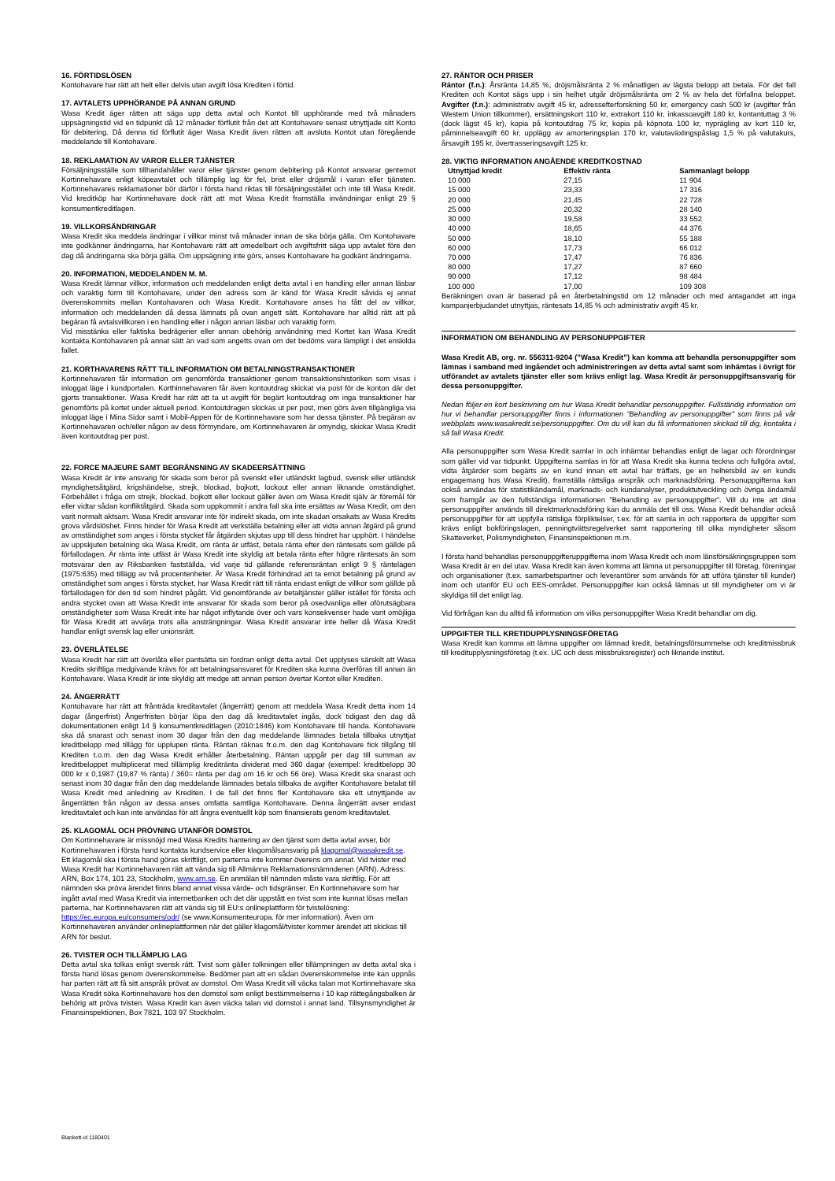16. FÖRTIDSLÖSEN
Kontohavare har rätt att helt eller delvis utan avgift lösa Krediten i förtid.
17. AVTALETS UPPHÖRANDE PÅ ANNAN GRUND
Wasa Kredit äger rätten att säga upp detta avtal och Kontot till upphörande med två månaders uppsägningstid vid en tidpunkt då 12 månader förflutit från det att Kontohavare senast utnyttjade sitt Konto för debitering. Då denna tid förflutit äger Wasa Kredit även rätten att avsluta Kontot utan föregående meddelande till Kontohavare.
18. REKLAMATION AV VAROR ELLER TJÄNSTER
Försäljningsställe som tillhandahåller varor eller tjänster genom debitering på Kontot ansvarar gentemot Kortinnehavare enligt köpeavtalet och tillämplig lag för fel, brist eller dröjsmål i varan eller tjänsten. Kortinnehavares reklamationer bör därför i första hand riktas till försäljningsstället och inte till Wasa Kredit. Vid kreditköp har Kortinnehavare dock rätt att mot Wasa Kredit framställa invändningar enligt 29 § konsumentkreditlagen.
19. VILLKORSÄNDRINGAR
Wasa Kredit ska meddela ändringar i villkor minst två månader innan de ska börja gälla. Om Kontohavare inte godkänner ändringarna, har Kontohavare rätt att omedelbart och avgiftsfritt säga upp avtalet före den dag då ändringarna ska börja gälla. Om uppsägning inte görs, anses Kontohavare ha godkänt ändringarna.
20. INFORMATION, MEDDELANDEN M. M.
Wasa Kredit lämnar villkor, information och meddelanden enligt detta avtal i en handling eller annan läsbar och varaktig form till Kontohavare, under den adress som är känd för Wasa Kredit såvida ej annat överenskommits mellan Kontohavaren och Wasa Kredit. Kontohavare anses ha fått del av villkor, information och meddelanden då dessa lämnats på ovan angett sätt. Kontohavare har alltid rätt att på begäran få avtalsvillkoren i en handling eller i någon annan läsbar och varaktig form.
Vid misstänka eller faktiska bedrägerier eller annan obehörig användning med Kortet kan Wasa Kredit kontakta Kontohavaren på annat sätt än vad som angetts ovan om det bedöms vara lämpligt i det enskilda fallet.
21. KORTHAVARENS RÄTT TILL INFORMATION OM BETALNINGSTRANSAKTIONER
Kortinnehavaren får information om genomförda transaktioner genom transaktionshistoriken som visas i inloggat läge i kundportalen. Korthinnehavaren får även kontoutdrag skickat via post för de konton där det gjorts transaktioner. Wasa Kredit har rätt att ta ut avgift för begärt kontoutdrag om inga transaktioner har genomförts på kortet under aktuell period. Kontoutdragen skickas ut per post, men görs även tillgängliga via inloggat läge i Mina Sidor samt i Mobil-Appen för de Kortinnehavare som har dessa tjänster. På begäran av Kortinnehavaren och/eller någon av dess förmyndare, om Kortinnehavaren är omyndig, skickar Wasa Kredit även kontoutdrag per post.
22. FORCE MAJEURE SAMT BEGRÄNSNING AV SKADEERSÄTTNING
Wasa Kredit är inte ansvarig för skada som beror på svenskt eller utländskt lagbud, svensk eller utländsk myndighetsåtgärd, krigshändelse, strejk, blockad, bojkott, lockout eller annan liknande omständighet. Förbehållet i fråga om strejk, blockad, bojkott eller lockout gäller även om Wasa Kredit själv är föremål för eller vidtar sådan konfliktåtgärd. Skada som uppkommit i andra fall ska inte ersättas av Wasa Kredit, om den varit normalt aktsam. Wasa Kredit ansvarar inte för indirekt skada, om inte skadan orsakats av Wasa Kredits grova vårdslöshet. Finns hinder för Wasa Kredit att verkställa betalning eller att vidta annan åtgärd på grund av omständighet som anges i första stycket får åtgärden skjutas upp till dess hindret har upphört. I händelse av uppskjuten betalning ska Wasa Kredit, om ränta är utfäst, betala ränta efter den räntesats som gällde på förfallodagen. Är ränta inte utfäst är Wasa Kredit inte skyldig att betala ränta efter högre räntesats än som motsvarar den av Riksbanken fastställda, vid varje tid gällande referensräntan enligt 9 § räntelagen (1975:635) med tillägg av två procentenheter. Är Wasa Kredit förhindrad att ta emot betalning på grund av omständighet som anges i första stycket, har Wasa Kredit rätt till ränta endast enligt de villkor som gällde på förfallodagen för den tid som hindret pågått. Vid genomförande av betaltjänster gäller istället för första och andra stycket ovan att Wasa Kredit inte ansvarar för skada som beror på osedvanliga eller oförutsägbara omständigheter som Wasa Kredit inte har något inflytande över och vars konsekvenser hade varit omöjliga för Wasa Kredit att avvärja trots alla ansträngningar. Wasa Kredit ansvarar inte heller då Wasa Kredit handlar enligt svensk lag eller unionsrätt.
23. ÖVERLÅTELSE
Wasa Kredit har rätt att överlåta eller pantsätta sin fordran enligt detta avtal. Det upplyses särskilt att Wasa Kredits skriftliga medgivande krävs för att betalningsansvaret för Krediten ska kunna överföras till annan än Kontohavare. Wasa Kredit är inte skyldig att medge att annan person övertar Kontot eller Krediten.
24. ÅNGERRÄTT
Kontohavare har rätt att frånträda kreditavtalet (ångerrätt) genom att meddela Wasa Kredit detta inom 14 dagar (ångerfrist) Ångerfristen börjar löpa den dag då kreditavtalet ingås, dock tidigast den dag då dokumentationen enligt 14 § konsumentkreditlagen (2010:1846) kom Kontohavare till handa. Kontohavare ska då snarast och senast inom 30 dagar från den dag meddelande lämnades betala tillbaka utnyttjat kreditbelopp med tillägg för upplupen ränta. Räntan räknas fr.o.m. den dag Kontohavare fick tillgång till Krediten t.o.m. den dag Wasa Kredit erhåller återbetalning. Räntan uppgår per dag till summan av kreditbeloppet multiplicerat med tillämplig kreditränta dividerat med 360 dagar (exempel: kreditbelopp 30 000 kr x 0,1987 (19,87 % ränta) / 360= ränta per dag om 16 kr och 56 öre). Wasa Kredit ska snarast och senast inom 30 dagar från den dag meddelande lämnades betala tillbaka de avgifter Kontohavare betalat till Wasa Kredit med anledning av Krediten. I de fall det finns fler Kontohavare ska ett utnyttjande av ångerrätten från någon av dessa anses omfatta samtliga Kontohavare. Denna ångerrätt avser endast kreditavtalet och kan inte användas för att ångra eventuellt köp som finansierats genom kreditavtalet.
25. KLAGOMÅL OCH PRÖVNING UTANFÖR DOMSTOL
Om Kortinnehavare är missnöjd med Wasa Kredits hantering av den tjänst som detta avtal avser, bör Kortinnehavaren i första hand kontakta kundservice eller klagomålsansvarig på klagomal@wasakredit.se. Ett klagomål ska i första hand göras skriftligt, om parterna inte kommer överens om annat. Vid tvister med Wasa Kredit har Kortinnehavaren rätt att vända sig till Allmänna Reklamationsnämndenen (ARN). Adress: ARN, Box 174, 101 23, Stockholm, www.arn.se. En anmälan till nämnden måste vara skriftlig. För att nämnden ska pröva ärendet finns bland annat vissa värde- och tidsgränser. En Kortinnehavare som har ingått avtal med Wasa Kredit via internetbanken och det där uppstått en tvist som inte kunnat lösas mellan parterna, har Kortinnehavaren rätt att vända sig till EU:s onlineplattform för tvistelösning: https://ec.europa.eu/consumers/odr/ (se www.Konsumenteuropa. för mer information). Även om Kortinnehaveren använder onlineplattformen när det gäller klagomål/tvister kommer ärendet att skickas till ARN för beslut.
26. TVISTER OCH TILLÄMPLIG LAG
Detta avtal ska tolkas enligt svensk rätt. Tvist som gäller tolkningen eller tillämpningen av detta avtal ska i första hand lösas genom överenskommelse. Bedömer part att en sådan överenskommelse inte kan uppnås har parten rätt att få sitt anspråk prövat av domstol. Om Wasa Kredit vill väcka talan mot Kortinnehavare ska Wasa Kredit söka Kortinnehavare hos den domstol som enligt bestämmelserna i 10 kap rättegångsbalken är behörig att pröva tvisten. Wasa Kredit kan även väcka talan vid domstol i annat land. Tillsynsmyndighet är Finansinspektionen, Box 7821, 103 97 Stockholm.
27. RÄNTOR OCH PRISER
Räntor (f.n.): Årsränta 14,85 %, dröjsmålsränta 2 % månatligen av lägsta belopp att betala. För det fall Krediten och Kontot sägs upp i sin helhet utgår dröjsmålsränta om 2 % av hela det förfallna beloppet. Avgifter (f.n.): administrativ avgift 45 kr, adressefterforskning 50 kr, emergency cash 500 kr (avgifter från Western Union tillkommer), ersättningskort 110 kr, extrakort 110 kr, inkassoavgift 180 kr, kontantuttag 3 % (dock lägst 45 kr), kopia på kontoutdrag 75 kr, kopia på köpnota 100 kr, nyprägling av kort 110 kr, påminnelseavgift 60 kr, upplägg av amorteringsplan 170 kr, valutaväxlingspåslag 1,5 % på valutakurs, årsavgift 195 kr, övertrasseringsavgift 125 kr.
28. VIKTIG INFORMATION ANGÅENDE KREDITKOSTNAD
| Utnyttjad kredit | Effektiv ränta | Sammanlagt belopp |
| --- | --- | --- |
| 10 000 | 27,15 | 11 904 |
| 15 000 | 23,33 | 17 316 |
| 20 000 | 21,45 | 22 728 |
| 25 000 | 20,32 | 28 140 |
| 30 000 | 19,58 | 33 552 |
| 40 000 | 18,65 | 44 376 |
| 50 000 | 18,10 | 55 188 |
| 60 000 | 17,73 | 66 012 |
| 70 000 | 17,47 | 76 836 |
| 80 000 | 17,27 | 87 660 |
| 90 000 | 17,12 | 98 484 |
| 100 000 | 17,00 | 109 308 |
Beräkningen ovan är baserad på en återbetalningstid om 12 månader och med antagandet att inga kampanjerbjudandet utnyttjas, räntesats 14,85 % och administrativ avgift 45 kr.
INFORMATION OM BEHANDLING AV PERSONUPPGIFTER
Wasa Kredit AB, org. nr. 556311-9204 (”Wasa Kredit”) kan komma att behandla personuppgifter som lämnas i samband med ingåendet och administreringen av detta avtal samt som inhämtas i övrigt för utförandet av avtalets tjänster eller som krävs enligt lag. Wasa Kredit är personuppgiftsansvarig för dessa personuppgifter.
Nedan följer en kort beskrivning om hur Wasa Kredit behandlar personuppgifter. Fullständig information om hur vi behandlar personuppgifter finns i informationen ”Behandling av personuppgifter” som finns på vår webbplats www.wasakredit.se/personuppgifter. Om du vill kan du få informationen skickad till dig, kontakta i så fall Wasa Kredit.
Alla personuppgifter som Wasa Kredit samlar in och inhämtar behandlas enligt de lagar och förordningar som gäller vid var tidpunkt. Uppgifterna samlas in för att Wasa Kredit ska kunna teckna och fullgöra avtal, vidta åtgärder som begärts av en kund innan ett avtal har träffats, ge en helhetsbild av en kunds engagemang hos Wasa Kredit), framställa rättsliga anspråk och marknadsföring. Personuppgifterna kan också användas för statistikändamål, marknads- och kundanalyser, produktutveckling och övriga ändamål som framgår av den fullständiga informationen ”Behandling av personuppgifter”. Vill du inte att dina personuppgifter används till direktmarknadsföring kan du anmäla det till oss. Wasa Kredit behandlar också personuppgifter för att uppfylla rättsliga förpliktelser, t.ex. för att samla in och rapportera de uppgifter som krävs enligt bokföringslagen, penningtvättsregelverket samt rapportering till olika myndigheter såsom Skatteverket, Polismyndigheten, Finansinspektionen m.m.
I första hand behandlas personuppgifteruppgifterna inom Wasa Kredit och inom länsförsäkringsgruppen som Wasa Kredit är en del utav. Wasa Kredit kan även komma att lämna ut personuppgifter till företag, föreningar och organisationer (t.ex. samarbetspartner och leverantörer som används för att utföra tjänster till kunder) inom och utanför EU och EES-området. Personuppgifter kan också lämnas ut till myndigheter om vi är skyldiga till det enligt lag.
Vid förfrågan kan du alltid få information om vilka personuppgifter Wasa Kredit behandlar om dig.
UPPGIFTER TILL KRETIDUPPLYSNINGSFÖRETAG
Wasa Kredit kan komma att lämna uppgifter om lämnad kredit, betalningsförsummelse och kreditmissbruk till kreditupplysningsföretag (t.ex. UC och dess missbruksregister) och liknande institut.
Blankett-id 1180401